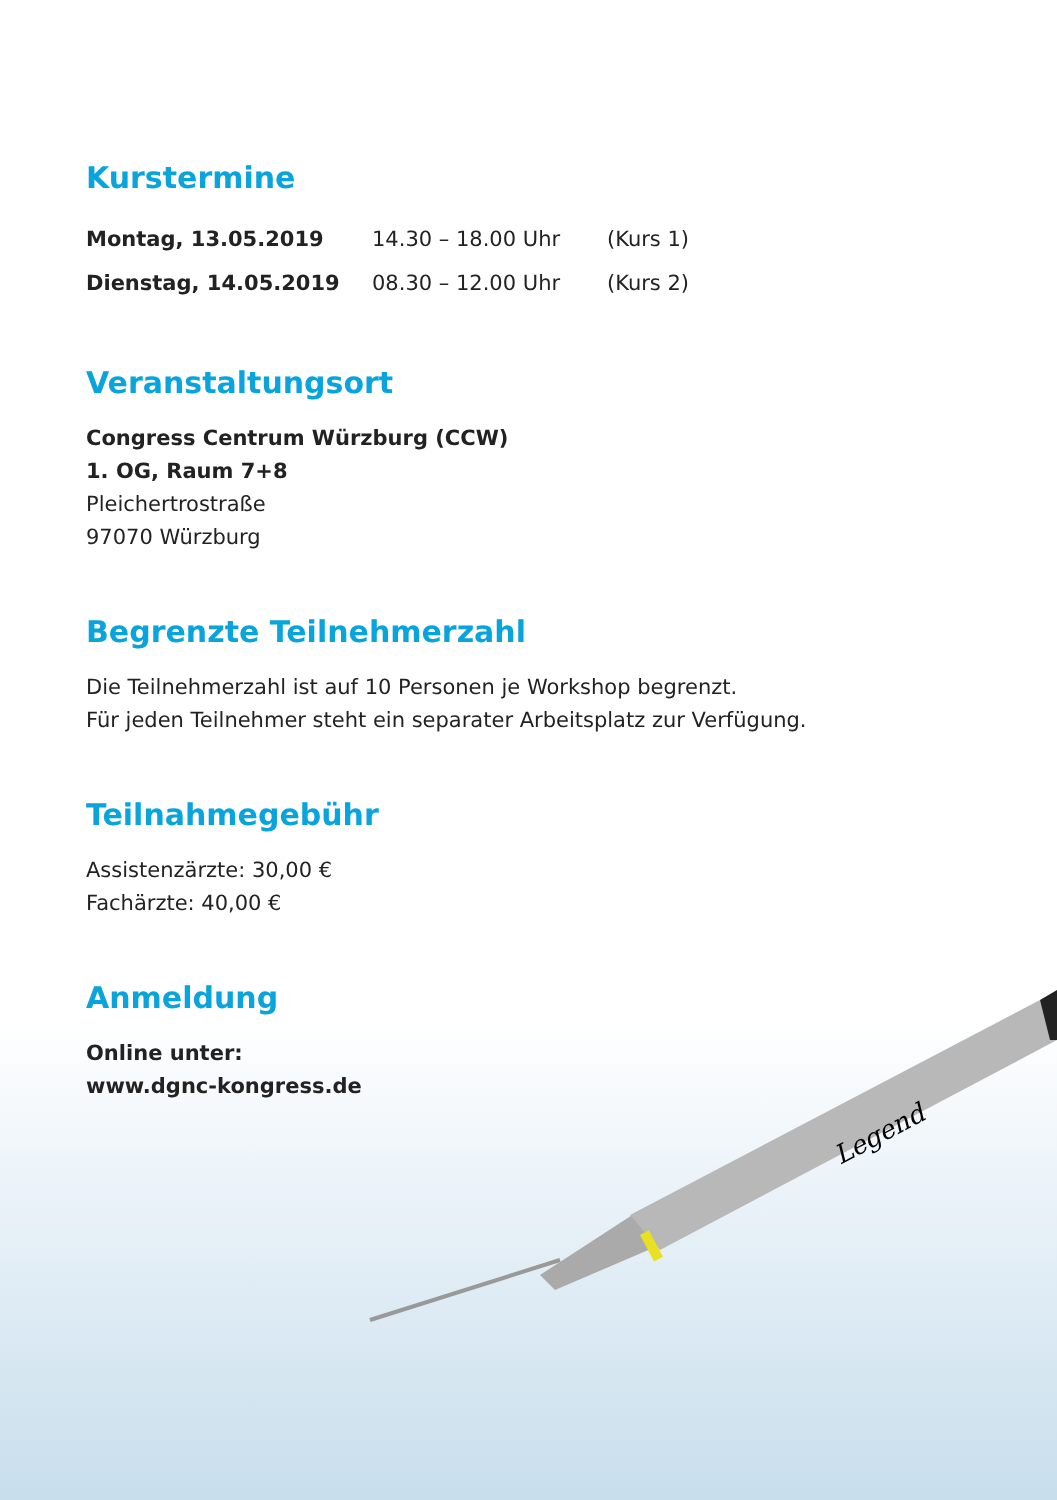Kurstermine
| Montag, 13.05.2019 | 14.30 – 18.00 Uhr | (Kurs 1) |
| Dienstag, 14.05.2019 | 08.30 – 12.00 Uhr | (Kurs 2) |
Veranstaltungsort
Congress Centrum Würzburg (CCW)
1. OG, Raum 7+8
Pleichertrostraße
97070 Würzburg
Begrenzte Teilnehmerzahl
Die Teilnehmerzahl ist auf 10 Personen je Workshop begrenzt.
Für jeden Teilnehmer steht ein separater Arbeitsplatz zur Verfügung.
Teilnahmegebühr
Assistenzärzte: 30,00 €
Fachärzte: 40,00 €
Anmeldung
Online unter:
www.dgnc-kongress.de
Legend